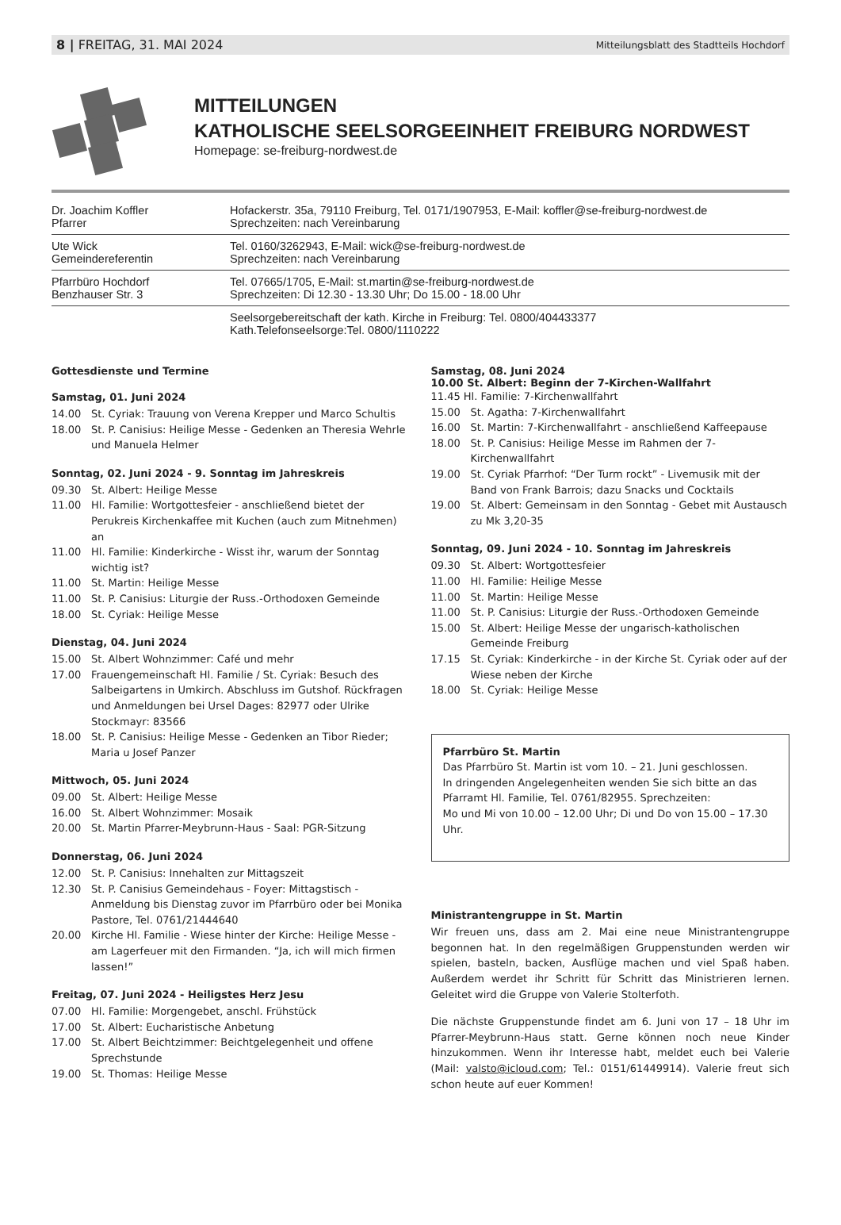8 | FREITAG, 31. MAI 2024 Mitteilungsblatt des Stadtteils Hochdorf
MITTEILUNGEN
KATHOLISCHE SEELSORGEEINHEIT FREIBURG NORDWEST
Homepage: se-freiburg-nordwest.de
| Dr. Joachim Koffler Pfarrer | Hofackerstr. 35a, 79110 Freiburg, Tel. 0171/1907953, E-Mail: koffler@se-freiburg-nordwest.de Sprechzeiten: nach Vereinbarung |
| Ute Wick Gemeindereferentin | Tel. 0160/3262943, E-Mail: wick@se-freiburg-nordwest.de Sprechzeiten: nach Vereinbarung |
| Pfarrbüro Hochdorf Benzhauser Str. 3 | Tel. 07665/1705, E-Mail: st.martin@se-freiburg-nordwest.de Sprechzeiten: Di 12.30 - 13.30 Uhr; Do 15.00 - 18.00 Uhr |
| | Seelsorgebereitschaft der kath. Kirche in Freiburg: Tel. 0800/404433377 Kath.Telefonseelsorge:Tel. 0800/1110222 |
Gottesdienste und Termine
Samstag, 01. Juni 2024
14.00 St. Cyriak: Trauung von Verena Krepper und Marco Schultis
18.00 St. P. Canisius: Heilige Messe - Gedenken an Theresia Wehrle und Manuela Helmer
Sonntag, 02. Juni 2024 - 9. Sonntag im Jahreskreis
09.30 St. Albert: Heilige Messe
11.00 Hl. Familie: Wortgottesfeier - anschließend bietet der Perukreis Kirchenkaffee mit Kuchen (auch zum Mitnehmen) an
11.00 Hl. Familie: Kinderkirche - Wisst ihr, warum der Sonntag wichtig ist?
11.00 St. Martin: Heilige Messe
11.00 St. P. Canisius: Liturgie der Russ.-Orthodoxen Gemeinde
18.00 St. Cyriak: Heilige Messe
Dienstag, 04. Juni 2024
15.00 St. Albert Wohnzimmer: Café und mehr
17.00 Frauengemeinschaft Hl. Familie / St. Cyriak: Besuch des Salbeigartens in Umkirch. Abschluss im Gutshof. Rückfragen und Anmeldungen bei Ursel Dages: 82977 oder Ulrike Stockmayr: 83566
18.00 St. P. Canisius: Heilige Messe - Gedenken an Tibor Rieder; Maria u Josef Panzer
Mittwoch, 05. Juni 2024
09.00 St. Albert: Heilige Messe
16.00 St. Albert Wohnzimmer: Mosaik
20.00 St. Martin Pfarrer-Meybrunn-Haus - Saal: PGR-Sitzung
Donnerstag, 06. Juni 2024
12.00 St. P. Canisius: Innehalten zur Mittagszeit
12.30 St. P. Canisius Gemeindehaus - Foyer: Mittagstisch - Anmeldung bis Dienstag zuvor im Pfarrbüro oder bei Monika Pastore, Tel. 0761/21444640
20.00 Kirche Hl. Familie - Wiese hinter der Kirche: Heilige Messe - am Lagerfeuer mit den Firmanden. “Ja, ich will mich firmen lassen!”
Freitag, 07. Juni 2024 - Heiligstes Herz Jesu
07.00 Hl. Familie: Morgengebet, anschl. Frühstück
17.00 St. Albert: Eucharistische Anbetung
17.00 St. Albert Beichtzimmer: Beichtgelegenheit und offene Sprechstunde
19.00 St. Thomas: Heilige Messe
Samstag, 08. Juni 2024
10.00 St. Albert: Beginn der 7-Kirchen-Wallfahrt
11.45 Hl. Familie: 7-Kirchenwallfahrt
15.00 St. Agatha: 7-Kirchenwallfahrt
16.00 St. Martin: 7-Kirchenwallfahrt - anschließend Kaffeepause
18.00 St. P. Canisius: Heilige Messe im Rahmen der 7-Kirchenwallfahrt
19.00 St. Cyriak Pfarrhof: “Der Turm rockt” - Livemusik mit der Band von Frank Barrois; dazu Snacks und Cocktails
19.00 St. Albert: Gemeinsam in den Sonntag - Gebet mit Austausch zu Mk 3,20-35
Sonntag, 09. Juni 2024 - 10. Sonntag im Jahreskreis
09.30 St. Albert: Wortgottesfeier
11.00 Hl. Familie: Heilige Messe
11.00 St. Martin: Heilige Messe
11.00 St. P. Canisius: Liturgie der Russ.-Orthodoxen Gemeinde
15.00 St. Albert: Heilige Messe der ungarisch-katholischen Gemeinde Freiburg
17.15 St. Cyriak: Kinderkirche - in der Kirche St. Cyriak oder auf der Wiese neben der Kirche
18.00 St. Cyriak: Heilige Messe
Pfarrbüro St. Martin
Das Pfarrbüro St. Martin ist vom 10. – 21. Juni geschlossen.
In dringenden Angelegenheiten wenden Sie sich bitte an das Pfarramt Hl. Familie, Tel. 0761/82955. Sprechzeiten:
Mo und Mi von 10.00 – 12.00 Uhr; Di und Do von 15.00 – 17.30 Uhr.
Ministrantengruppe in St. Martin
Wir freuen uns, dass am 2. Mai eine neue Ministrantengruppe begonnen hat. In den regelmäßigen Gruppenstunden werden wir spielen, basteln, backen, Ausflüge machen und viel Spaß haben. Außerdem werdet ihr Schritt für Schritt das Ministrieren lernen. Geleitet wird die Gruppe von Valerie Stolterfoth.
Die nächste Gruppenstunde findet am 6. Juni von 17 – 18 Uhr im Pfarrer-Meybrunn-Haus statt. Gerne können noch neue Kinder hinzukommen. Wenn ihr Interesse habt, meldet euch bei Valerie (Mail: valsto@icloud.com; Tel.: 0151/61449914). Valerie freut sich schon heute auf euer Kommen!